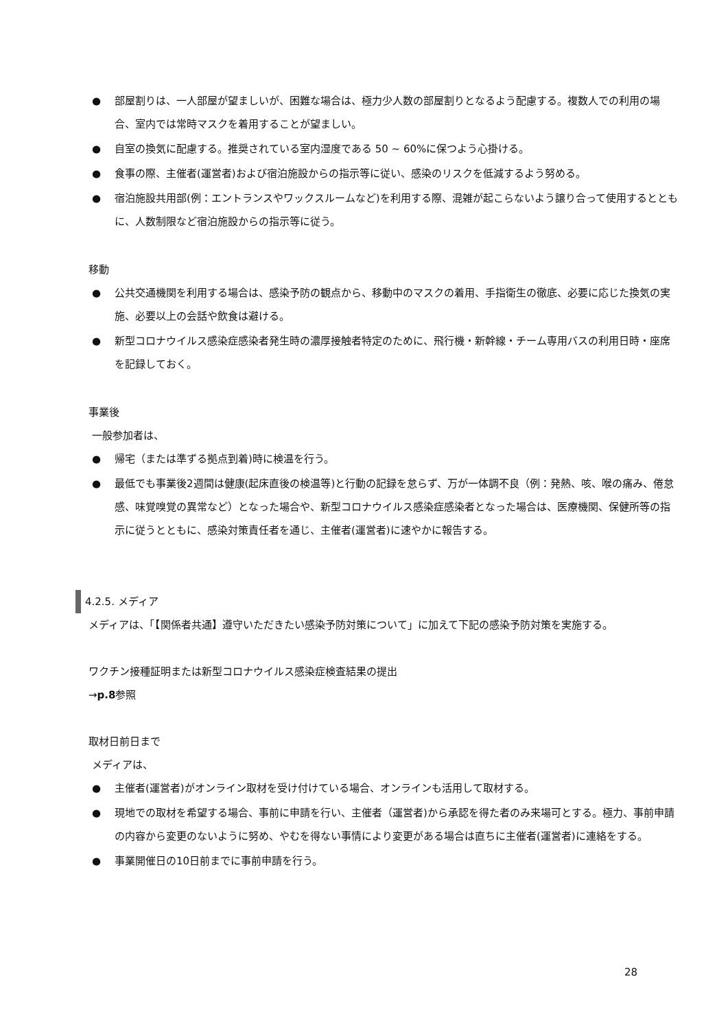● 部屋割りは、一人部屋が望ましいが、困難な場合は、極力少人数の部屋割りとなるよう配慮する。複数人での利用の場合、室内では常時マスクを着用することが望ましい。
● 自室の換気に配慮する。推奨されている室内湿度である 50 ~ 60%に保つよう心掛ける。
● 食事の際、主催者(運営者)および宿泊施設からの指示等に従い、感染のリスクを低減するよう努める。
● 宿泊施設共用部(例：エントランスやワックスルームなど)を利用する際、混雑が起こらないよう譲り合って使用するとともに、人数制限など宿泊施設からの指示等に従う。
移動
● 公共交通機関を利用する場合は、感染予防の観点から、移動中のマスクの着用、手指衛生の徹底、必要に応じた換気の実施、必要以上の会話や飲食は避ける。
● 新型コロナウイルス感染症感染者発生時の濃厚接触者特定のために、飛行機・新幹線・チーム専用バスの利用日時・座席を記録しておく。
事業後
一般参加者は、
● 帰宅（または準ずる拠点到着)時に検温を行う。
● 最低でも事業後2週間は健康(起床直後の検温等)と行動の記録を怠らず、万が一体調不良（例：発熱、咳、喉の痛み、倦怠感、味覚嗅覚の異常など）となった場合や、新型コロナウイルス感染症感染者となった場合は、医療機関、保健所等の指示に従うとともに、感染対策責任者を通じ、主催者(運営者)に速やかに報告する。
4.2.5. メディア
メディアは、「【関係者共通】遵守いただきたい感染予防対策について」に加えて下記の感染予防対策を実施する。
ワクチン接種証明または新型コロナウイルス感染症検査結果の提出
→p.8参照
取材日前日まで
メディアは、
● 主催者(運営者)がオンライン取材を受け付けている場合、オンラインも活用して取材する。
● 現地での取材を希望する場合、事前に申請を行い、主催者（運営者)から承認を得た者のみ来場可とする。極力、事前申請の内容から変更のないように努め、やむを得ない事情により変更がある場合は直ちに主催者(運営者)に連絡をする。
● 事業開催日の10日前までに事前申請を行う。
28